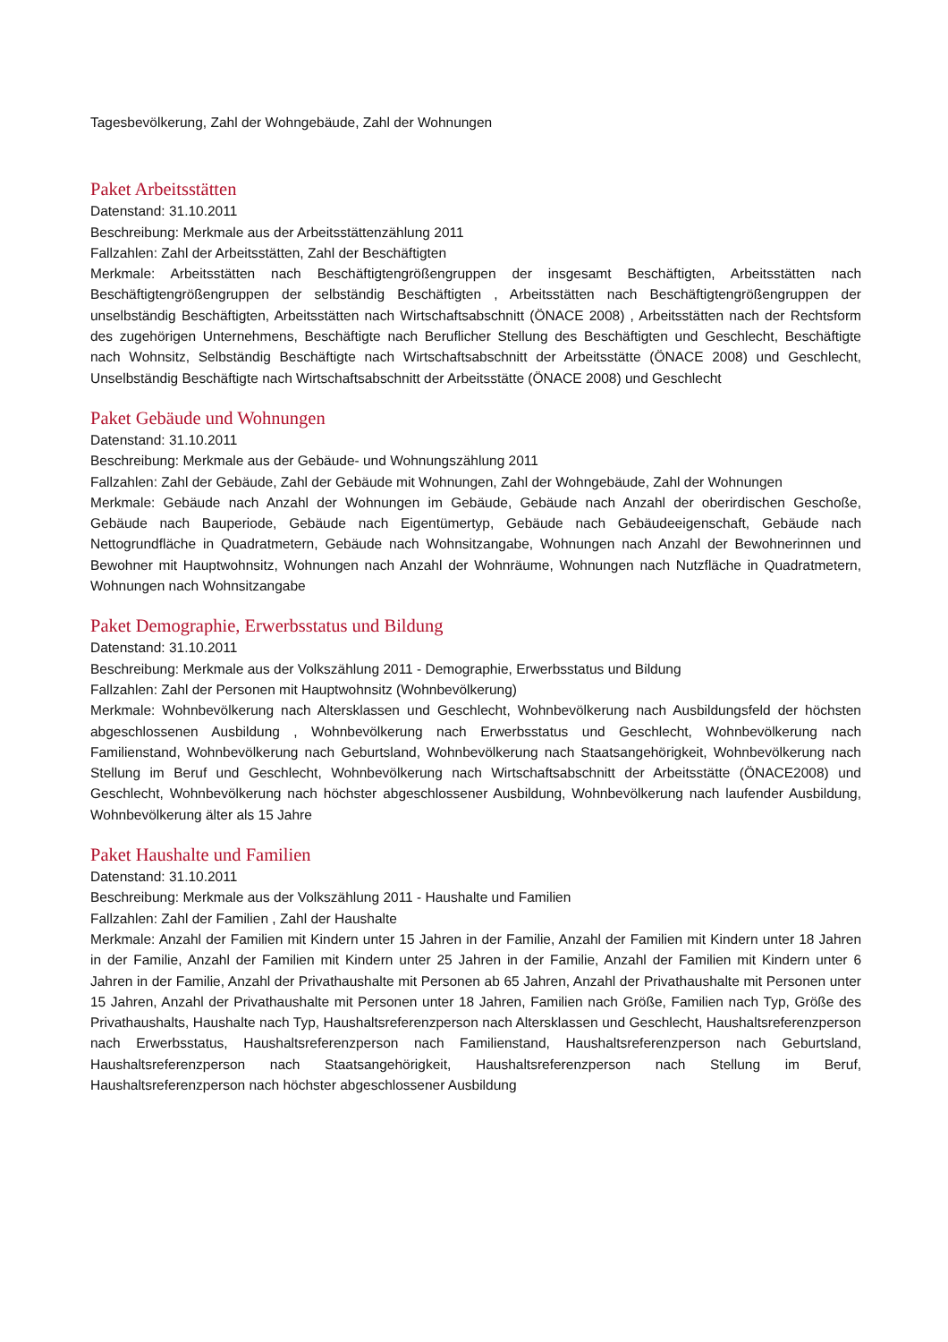Tagesbevölkerung, Zahl der Wohngebäude, Zahl der Wohnungen
Paket Arbeitsstätten
Datenstand: 31.10.2011
Beschreibung: Merkmale aus der Arbeitsstättenzählung 2011
Fallzahlen: Zahl der Arbeitsstätten, Zahl der Beschäftigten
Merkmale: Arbeitsstätten nach Beschäftigtengrößengruppen der insgesamt Beschäftigten, Arbeitsstätten nach Beschäftigtengrößengruppen der selbständig Beschäftigten , Arbeitsstätten nach Beschäftigtengrößengruppen der unselbständig Beschäftigten, Arbeitsstätten nach Wirtschaftsabschnitt (ÖNACE 2008) , Arbeitsstätten nach der Rechtsform des zugehörigen Unternehmens, Beschäftigte nach Beruflicher Stellung des Beschäftigten und Geschlecht, Beschäftigte nach Wohnsitz, Selbständig Beschäftigte nach Wirtschaftsabschnitt der Arbeitsstätte (ÖNACE 2008) und Geschlecht, Unselbständig Beschäftigte nach Wirtschaftsabschnitt der Arbeitsstätte (ÖNACE 2008) und Geschlecht
Paket Gebäude und Wohnungen
Datenstand: 31.10.2011
Beschreibung: Merkmale aus der Gebäude- und Wohnungszählung 2011
Fallzahlen: Zahl der Gebäude, Zahl der Gebäude mit Wohnungen, Zahl der Wohngebäude, Zahl der Wohnungen
Merkmale: Gebäude nach Anzahl der Wohnungen im Gebäude, Gebäude nach Anzahl der oberirdischen Geschoße, Gebäude nach Bauperiode, Gebäude nach Eigentümertyp, Gebäude nach Gebäudeeigenschaft, Gebäude nach Nettogrundfläche in Quadratmetern, Gebäude nach Wohnsitzangabe, Wohnungen nach Anzahl der Bewohnerinnen und Bewohner mit Hauptwohnsitz, Wohnungen nach Anzahl der Wohnräume, Wohnungen nach Nutzfläche in Quadratmetern, Wohnungen nach Wohnsitzangabe
Paket Demographie, Erwerbsstatus und Bildung
Datenstand: 31.10.2011
Beschreibung: Merkmale aus der Volkszählung 2011 - Demographie, Erwerbsstatus und Bildung
Fallzahlen: Zahl der Personen mit Hauptwohnsitz (Wohnbevölkerung)
Merkmale: Wohnbevölkerung nach Altersklassen und Geschlecht, Wohnbevölkerung nach Ausbildungsfeld der höchsten abgeschlossenen Ausbildung , Wohnbevölkerung nach Erwerbsstatus und Geschlecht, Wohnbevölkerung nach Familienstand, Wohnbevölkerung nach Geburtsland, Wohnbevölkerung nach Staatsangehörigkeit, Wohnbevölkerung nach Stellung im Beruf und Geschlecht, Wohnbevölkerung nach Wirtschaftsabschnitt der Arbeitsstätte (ÖNACE2008) und Geschlecht, Wohnbevölkerung nach höchster abgeschlossener Ausbildung, Wohnbevölkerung nach laufender Ausbildung, Wohnbevölkerung älter als 15 Jahre
Paket Haushalte und Familien
Datenstand: 31.10.2011
Beschreibung: Merkmale aus der Volkszählung 2011 - Haushalte und Familien
Fallzahlen: Zahl der Familien , Zahl der Haushalte
Merkmale: Anzahl der Familien mit Kindern unter 15 Jahren in der Familie, Anzahl der Familien mit Kindern unter 18 Jahren in der Familie, Anzahl der Familien mit Kindern unter 25 Jahren in der Familie, Anzahl der Familien mit Kindern unter 6 Jahren in der Familie, Anzahl der Privathaushalte mit Personen ab 65 Jahren, Anzahl der Privathaushalte mit Personen unter 15 Jahren, Anzahl der Privathaushalte mit Personen unter 18 Jahren, Familien nach Größe, Familien nach Typ, Größe des Privathaushalts, Haushalte nach Typ, Haushaltsreferenzperson nach Altersklassen und Geschlecht, Haushaltsreferenzperson nach Erwerbsstatus, Haushaltsreferenzperson nach Familienstand, Haushaltsreferenzperson nach Geburtsland, Haushaltsreferenzperson nach Staatsangehörigkeit, Haushaltsreferenzperson nach Stellung im Beruf, Haushaltsreferenzperson nach höchster abgeschlossener Ausbildung